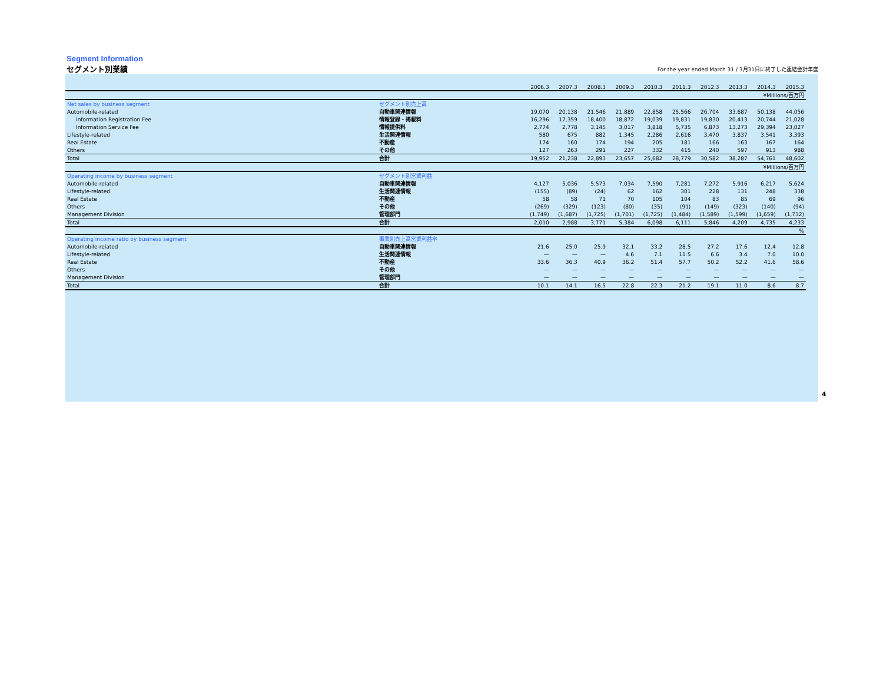Segment Information
セグメント別業績 For the year ended March 31 / 3月31日に終了した連結会計年度
| | | 2006.3 | 2007.3 | 2008.3 | 2009.3 | 2010.3 | 2011.3 | 2012.3 | 2013.3 | 2014.3 | 2015.3 |
| | | ¥Millions/百万円 | | | | | | | | | |
| Net sales by business segment | セグメント別売上高 | | | | | | | | | | |
| Automobile-related | 自動車関連情報 | 19,070 | 20,138 | 21,546 | 21,889 | 22,858 | 25,566 | 26,704 | 33,687 | 50,138 | 44,056 |
| Information Registration Fee | 情報登録・掲載料 | 16,296 | 17,359 | 18,400 | 18,872 | 19,039 | 19,831 | 19,830 | 20,413 | 20,744 | 21,028 |
| Information Service Fee | 情報提供料 | 2,774 | 2,778 | 3,145 | 3,017 | 3,818 | 5,735 | 6,873 | 13,273 | 29,394 | 23,027 |
| Lifestyle-related | 生活関連情報 | 580 | 675 | 882 | 1,345 | 2,286 | 2,616 | 3,470 | 3,837 | 3,541 | 3,393 |
| Real Estate | 不動産 | 174 | 160 | 174 | 194 | 205 | 181 | 166 | 163 | 167 | 164 |
| Others | その他 | 127 | 263 | 291 | 227 | 332 | 415 | 240 | 597 | 913 | 988 |
| Total | 合計 | 19,952 | 21,238 | 22,893 | 23,657 | 25,682 | 28,779 | 30,582 | 38,287 | 54,761 | 48,602 |
| | | ¥Millions/百万円 | | | | | | | | | |
| Operating income by business segment | セグメント別営業利益 | | | | | | | | | | |
| Automobile-related | 自動車関連情報 | 4,127 | 5,036 | 5,573 | 7,034 | 7,590 | 7,281 | 7,272 | 5,916 | 6,217 | 5,624 |
| Lifestyle-related | 生活関連情報 | (155) | (89) | (24) | 62 | 162 | 301 | 228 | 131 | 248 | 338 |
| Real Estate | 不動産 | 58 | 58 | 71 | 70 | 105 | 104 | 83 | 85 | 69 | 96 |
| Others | その他 | (269) | (329) | (123) | (80) | (35) | (91) | (149) | (323) | (140) | (94) |
| Management Division | 管理部門 | (1,749) | (1,687) | (1,725) | (1,701) | (1,725) | (1,484) | (1,589) | (1,599) | (1,659) | (1,732) |
| Total | 合計 | 2,010 | 2,988 | 3,771 | 5,384 | 6,098 | 6,111 | 5,846 | 4,209 | 4,735 | 4,233 |
| | | % | | | | | | | | | |
| Operating income ratio by business segment | 事業別売上高営業利益率 | | | | | | | | | | |
| Automobile-related | 自動車関連情報 | 21.6 | 25.0 | 25.9 | 32.1 | 33.2 | 28.5 | 27.2 | 17.6 | 12.4 | 12.8 |
| Lifestyle-related | 生活関連情報 | — | — | — | 4.6 | 7.1 | 11.5 | 6.6 | 3.4 | 7.0 | 10.0 |
| Real Estate | 不動産 | 33.6 | 36.3 | 40.9 | 36.2 | 51.4 | 57.7 | 50.2 | 52.2 | 41.6 | 58.6 |
| Others | その他 | — | — | — | — | — | — | — | — | — | — |
| Management Division | 管理部門 | — | — | — | — | — | — | — | — | — | — |
| Total | 合計 | 10.1 | 14.1 | 16.5 | 22.8 | 22.3 | 21.2 | 19.1 | 11.0 | 8.6 | 8.7 |
4